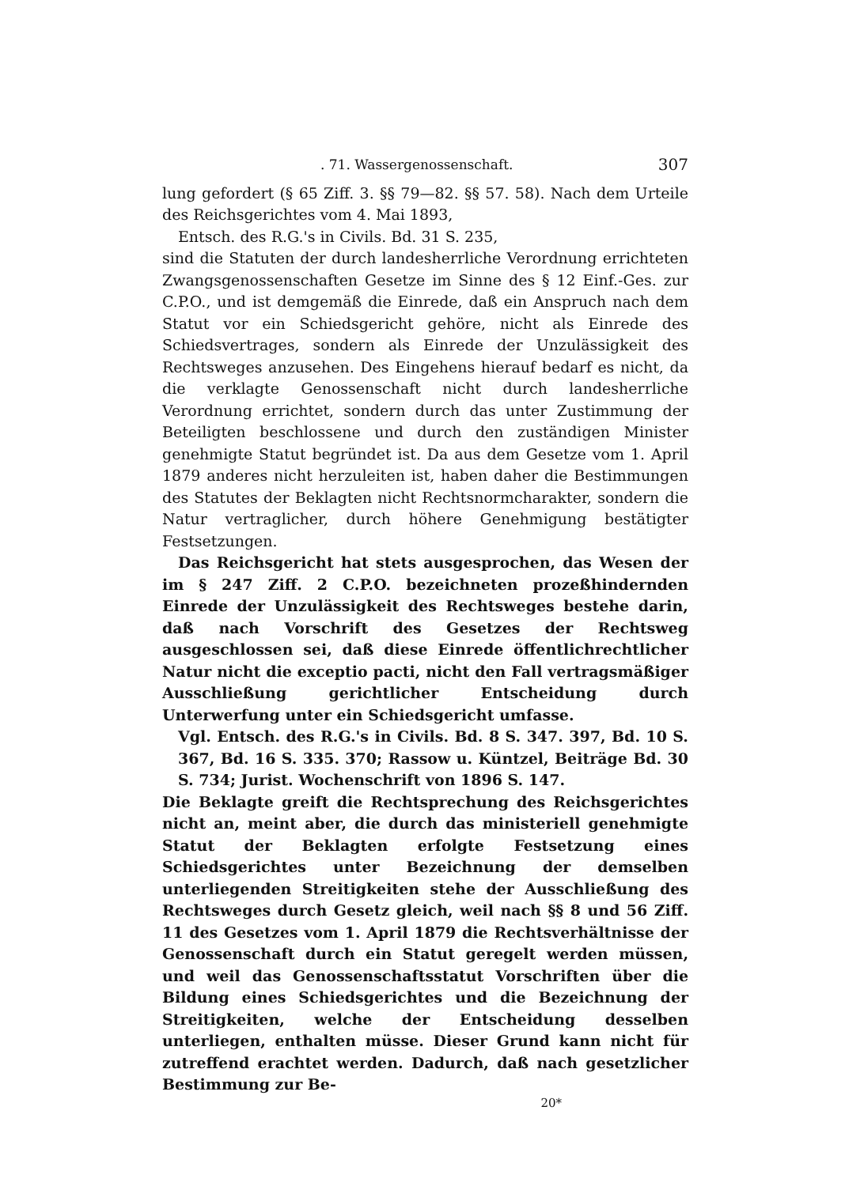. 71. Wassergenossenschaft. 307
lung gefordert (§ 65 Ziff. 3. §§ 79—82. §§ 57. 58). Nach dem Urteile des Reichsgerichtes vom 4. Mai 1893,
Entsch. des R.G.'s in Civils. Bd. 31 S. 235,
sind die Statuten der durch landesherrliche Verordnung errichteten Zwangsgenossenschaften Gesetze im Sinne des § 12 Einf.-Ges. zur C.P.O., und ist demgemäß die Einrede, daß ein Anspruch nach dem Statut vor ein Schiedsgericht gehöre, nicht als Einrede des Schiedsvertrages, sondern als Einrede der Unzulässigkeit des Rechtsweges anzusehen. Des Eingehens hierauf bedarf es nicht, da die verklagte Genossenschaft nicht durch landesherrliche Verordnung errichtet, sondern durch das unter Zustimmung der Beteiligten beschlossene und durch den zuständigen Minister genehmigte Statut begründet ist. Da aus dem Gesetze vom 1. April 1879 anderes nicht herzuleiten ist, haben daher die Bestimmungen des Statutes der Beklagten nicht Rechtsnormcharakter, sondern die Natur vertraglicher, durch höhere Genehmigung bestätigter Festsetzungen.
Das Reichsgericht hat stets ausgesprochen, das Wesen der im § 247 Ziff. 2 C.P.O. bezeichneten prozeßhindernden Einrede der Unzulässigkeit des Rechtsweges bestehe darin, daß nach Vorschrift des Gesetzes der Rechtsweg ausgeschlossen sei, daß diese Einrede öffentlichrechtlicher Natur nicht die exceptio pacti, nicht den Fall vertragsmäßiger Ausschließung gerichtlicher Entscheidung durch Unterwerfung unter ein Schiedsgericht umfasse.
Vgl. Entsch. des R.G.'s in Civils. Bd. 8 S. 347. 397, Bd. 10 S. 367, Bd. 16 S. 335. 370; Rassow u. Küntzel, Beiträge Bd. 30 S. 734; Jurist. Wochenschrift von 1896 S. 147.
Die Beklagte greift die Rechtsprechung des Reichsgerichtes nicht an, meint aber, die durch das ministeriell genehmigte Statut der Beklagten erfolgte Festsetzung eines Schiedsgerichtes unter Bezeichnung der demselben unterliegenden Streitigkeiten stehe der Ausschließung des Rechtsweges durch Gesetz gleich, weil nach §§ 8 und 56 Ziff. 11 des Gesetzes vom 1. April 1879 die Rechtsverhältnisse der Genossenschaft durch ein Statut geregelt werden müssen, und weil das Genossenschaftsstatut Vorschriften über die Bildung eines Schiedsgerichtes und die Bezeichnung der Streitigkeiten, welche der Entscheidung desselben unterliegen, enthalten müsse. Dieser Grund kann nicht für zutreffend erachtet werden. Dadurch, daß nach gesetzlicher Bestimmung zur Be-
20*